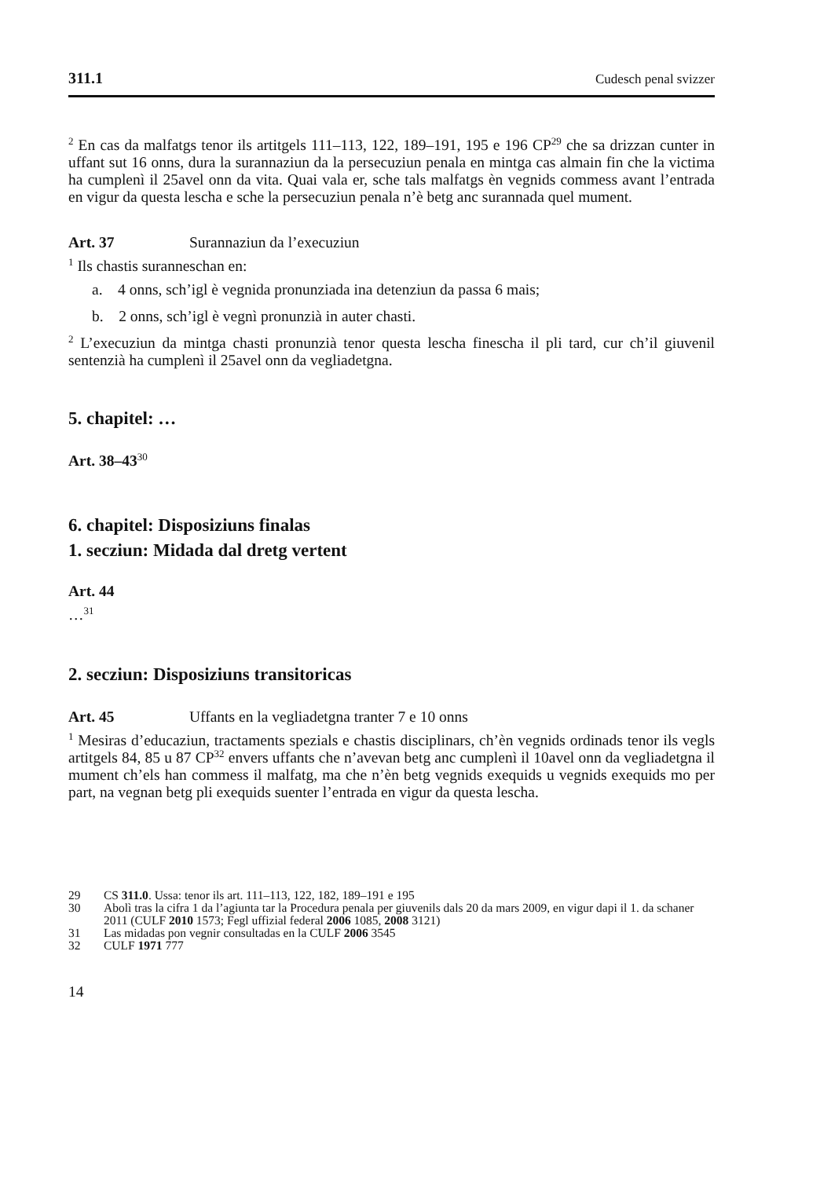311.1 Cudesch penal svizzer
<sup>2</sup> En cas da malfatgs tenor ils artitgels 111–113, 122, 189–191, 195 e 196 CP<sup>29</sup> che sa drizzan cunter in uffant sut 16 onns, dura la surannaziun da la persecuziun penala en mintga cas almain fin che la victima ha cumplenì il 25avel onn da vita. Quai vala er, sche tals malfatgs èn vegnids commess avant l’entrada en vigur da questa lescha e sche la persecuziun penala n’è betg anc surannada quel mument.
Art. 37 Surannaziun da l’execuziun
<sup>1</sup> Ils chastis suranneschan en:
a. 4 onns, sch’igl è vegnida pronunziada ina detenziun da passa 6 mais;
b. 2 onns, sch’igl è vegnì pronunzià in auter chasti.
<sup>2</sup> L’execuziun da mintga chasti pronunzià tenor questa lescha finescha il pli tard, cur ch’il giuvenil sentenzià ha cumplenì il 25avel onn da vegliadetgna.
5. chapitel: …
Art. 38–43<sup>30</sup>
6. chapitel: Disposiziuns finalas
1. secziun: Midada dal dretg vertent
Art. 44
…<sup>31</sup>
2. secziun: Disposiziuns transitoricas
Art. 45 Uffants en la vegliadetgna tranter 7 e 10 onns
<sup>1</sup> Mesiras d’educaziun, tractaments spezials e chastis disciplinars, ch’èn vegnids ordinads tenor ils vegls artitgels 84, 85 u 87 CP<sup>32</sup> envers uffants che n’avevan betg anc cumplenì il 10avel onn da vegliadetgna il mument ch’els han commess il malfatg, ma che n’èn betg vegnids exequids u vegnids exequids mo per part, na vegnan betg pli exequids suenter l’entrada en vigur da questa lescha.
29 CS 311.0. Ussa: tenor ils art. 111–113, 122, 182, 189–191 e 195
30 Abolì tras la cifra 1 da l’agiunta tar la Procedura penala per giuvenils dals 20 da mars 2009, en vigur dapi il 1. da schaner 2011 (CULF 2010 1573; Fegl uffizial federal 2006 1085, 2008 3121)
31 Las midadas pon vegnir consultadas en la CULF 2006 3545
32 CULF 1971 777
14